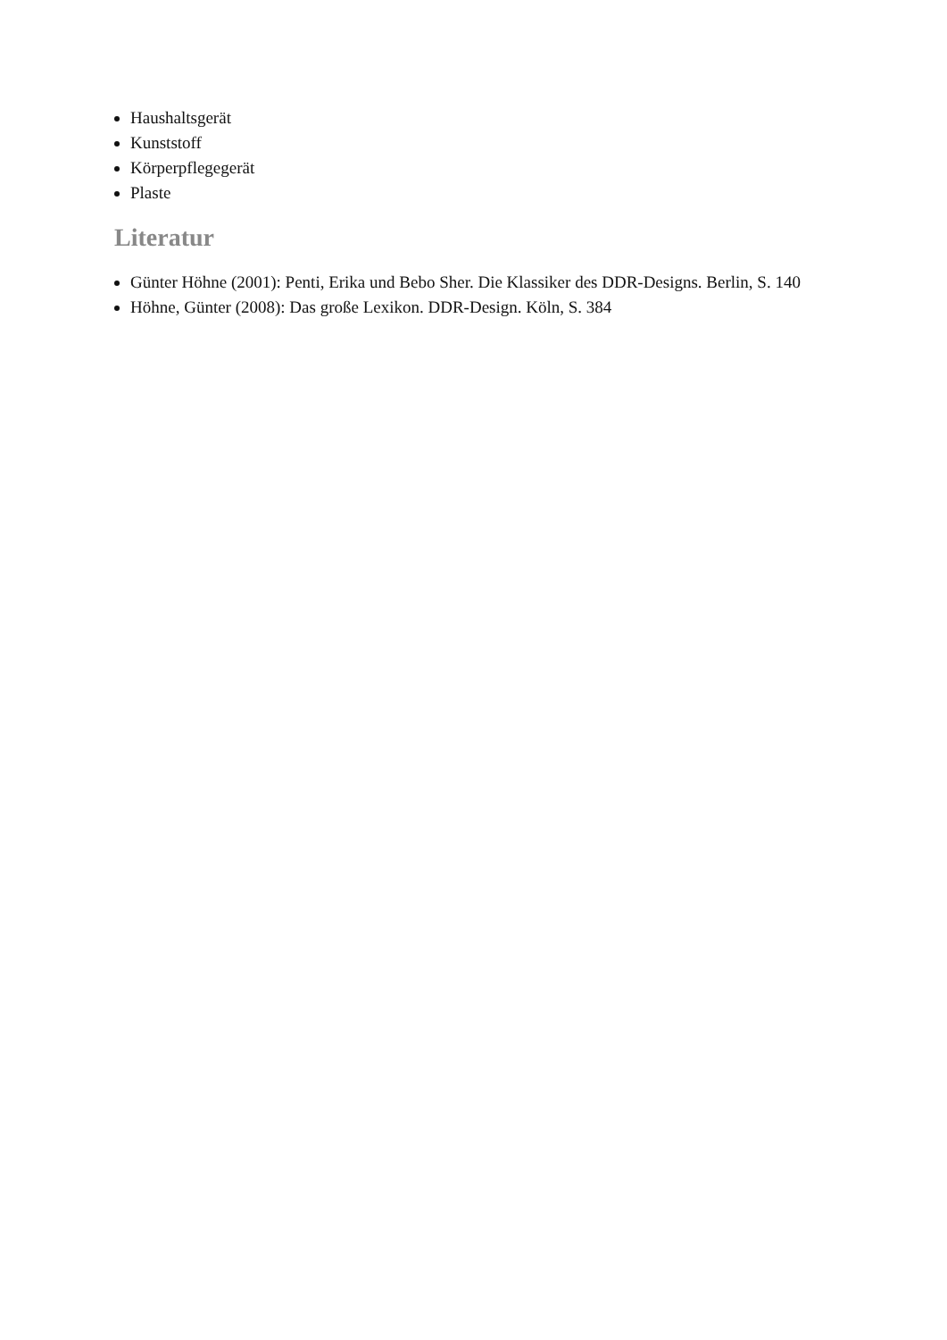Haushaltsgerät
Kunststoff
Körperpflegegerät
Plaste
Literatur
Günter Höhne (2001): Penti, Erika und Bebo Sher. Die Klassiker des DDR-Designs. Berlin, S. 140
Höhne, Günter (2008): Das große Lexikon. DDR-Design. Köln, S. 384